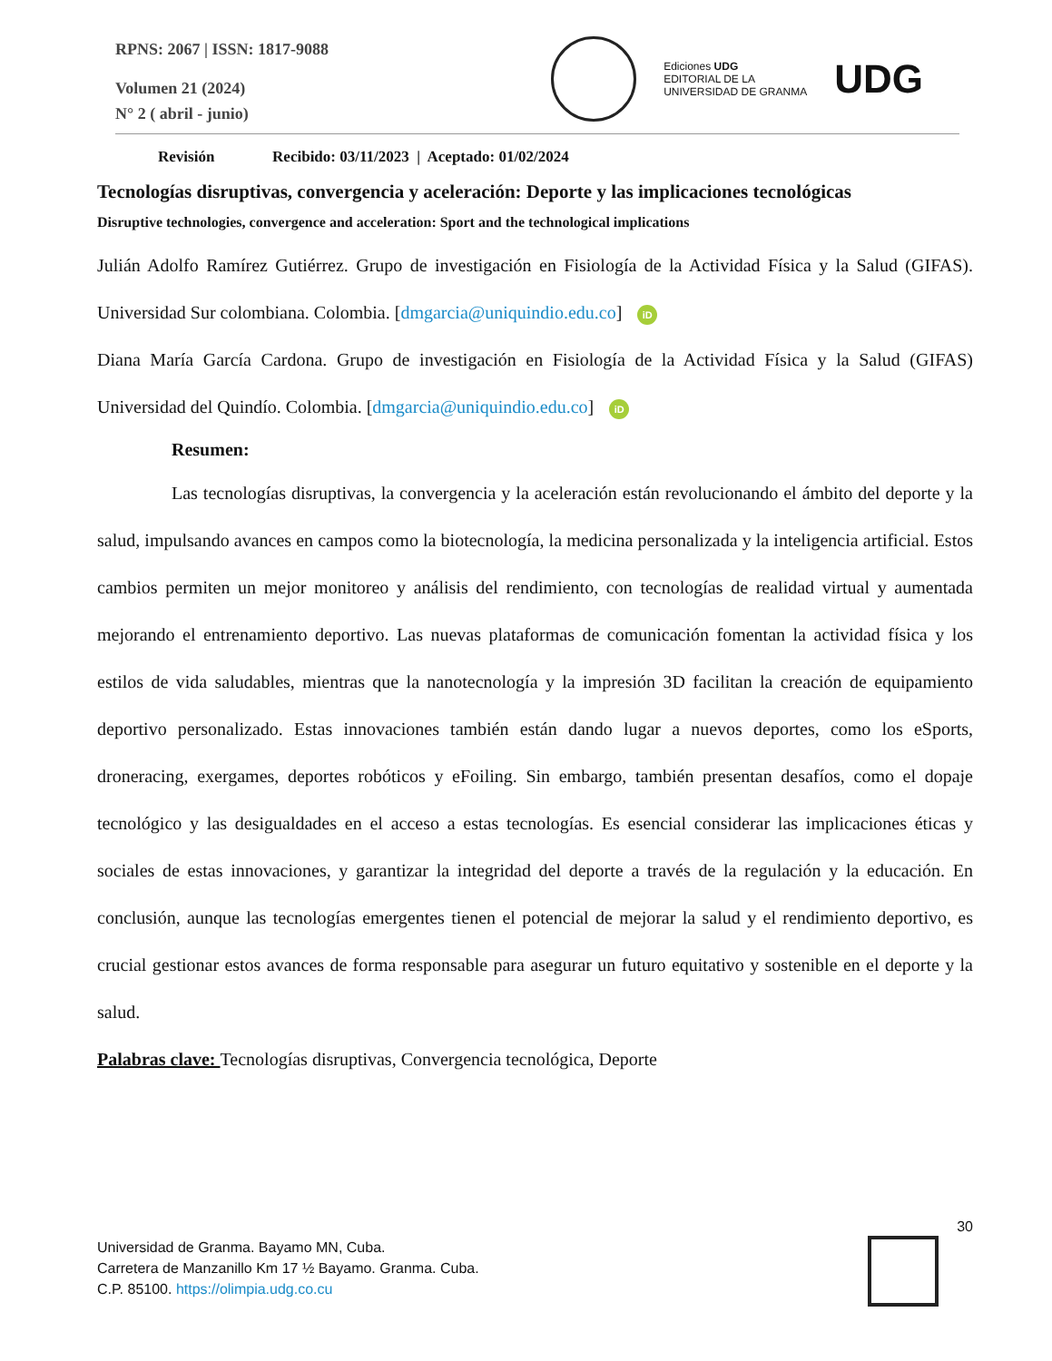RPNS: 2067 | ISSN: 1817-9088
Volumen 21 (2024)
N° 2 ( abril - junio)
Ediciones UDG
EDITORIAL DE LA
UNIVERSIDAD DE GRANMA
UDG
Revisión Recibido: 03/11/2023 | Aceptado: 01/02/2024
Tecnologías disruptivas, convergencia y aceleración: Deporte y las implicaciones tecnológicas
Disruptive technologies, convergence and acceleration: Sport and the technological implications
Julián Adolfo Ramírez Gutiérrez. Grupo de investigación en Fisiología de la Actividad Física y la Salud (GIFAS). Universidad Sur colombiana. Colombia. [dmgarcia@uniquindio.edu.co] iD
Diana María García Cardona. Grupo de investigación en Fisiología de la Actividad Física y la Salud (GIFAS) Universidad del Quindío. Colombia. [dmgarcia@uniquindio.edu.co] iD
Resumen:
Las tecnologías disruptivas, la convergencia y la aceleración están revolucionando el ámbito del deporte y la salud, impulsando avances en campos como la biotecnología, la medicina personalizada y la inteligencia artificial. Estos cambios permiten un mejor monitoreo y análisis del rendimiento, con tecnologías de realidad virtual y aumentada mejorando el entrenamiento deportivo. Las nuevas plataformas de comunicación fomentan la actividad física y los estilos de vida saludables, mientras que la nanotecnología y la impresión 3D facilitan la creación de equipamiento deportivo personalizado. Estas innovaciones también están dando lugar a nuevos deportes, como los eSports, droneracing, exergames, deportes robóticos y eFoiling. Sin embargo, también presentan desafíos, como el dopaje tecnológico y las desigualdades en el acceso a estas tecnologías. Es esencial considerar las implicaciones éticas y sociales de estas innovaciones, y garantizar la integridad del deporte a través de la regulación y la educación. En conclusión, aunque las tecnologías emergentes tienen el potencial de mejorar la salud y el rendimiento deportivo, es crucial gestionar estos avances de forma responsable para asegurar un futuro equitativo y sostenible en el deporte y la salud.
Palabras clave: Tecnologías disruptivas, Convergencia tecnológica, Deporte
30
Universidad de Granma. Bayamo MN, Cuba.
Carretera de Manzanillo Km 17 ½ Bayamo. Granma. Cuba.
C.P. 85100. https://olimpia.udg.co.cu